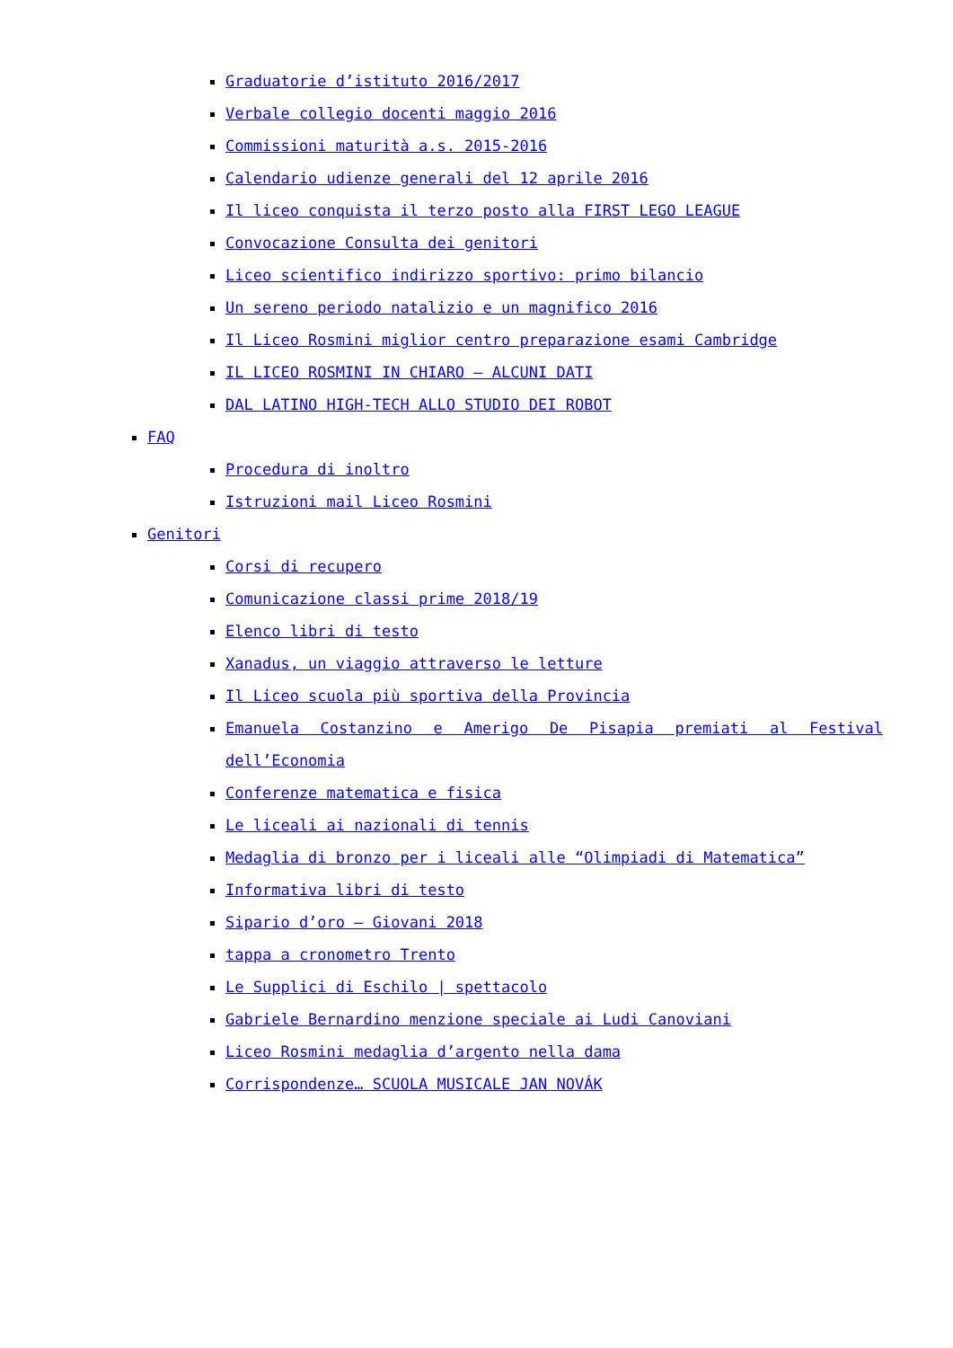Graduatorie d’istituto 2016/2017
Verbale collegio docenti maggio 2016
Commissioni maturità a.s. 2015-2016
Calendario udienze generali del 12 aprile 2016
Il liceo conquista il terzo posto alla FIRST LEGO LEAGUE
Convocazione Consulta dei genitori
Liceo scientifico indirizzo sportivo: primo bilancio
Un sereno periodo natalizio e un magnifico 2016
Il Liceo Rosmini miglior centro preparazione esami Cambridge
IL LICEO ROSMINI IN CHIARO – ALCUNI DATI
DAL LATINO HIGH-TECH ALLO STUDIO DEI ROBOT
FAQ
Procedura di inoltro
Istruzioni mail Liceo Rosmini
Genitori
Corsi di recupero
Comunicazione classi prime 2018/19
Elenco libri di testo
Xanadus, un viaggio attraverso le letture
Il Liceo scuola più sportiva della Provincia
Emanuela Costanzino e Amerigo De Pisapia premiati al Festival dell’Economia
Conferenze matematica e fisica
Le liceali ai nazionali di tennis
Medaglia di bronzo per i liceali alle “Olimpiadi di Matematica”
Informativa libri di testo
Sipario d’oro – Giovani 2018
tappa a cronometro Trento
Le Supplici di Eschilo | spettacolo
Gabriele Bernardino menzione speciale ai Ludi Canoviani
Liceo Rosmini medaglia d’argento nella dama
Corrispondenze… SCUOLA MUSICALE JAN NOVÁK